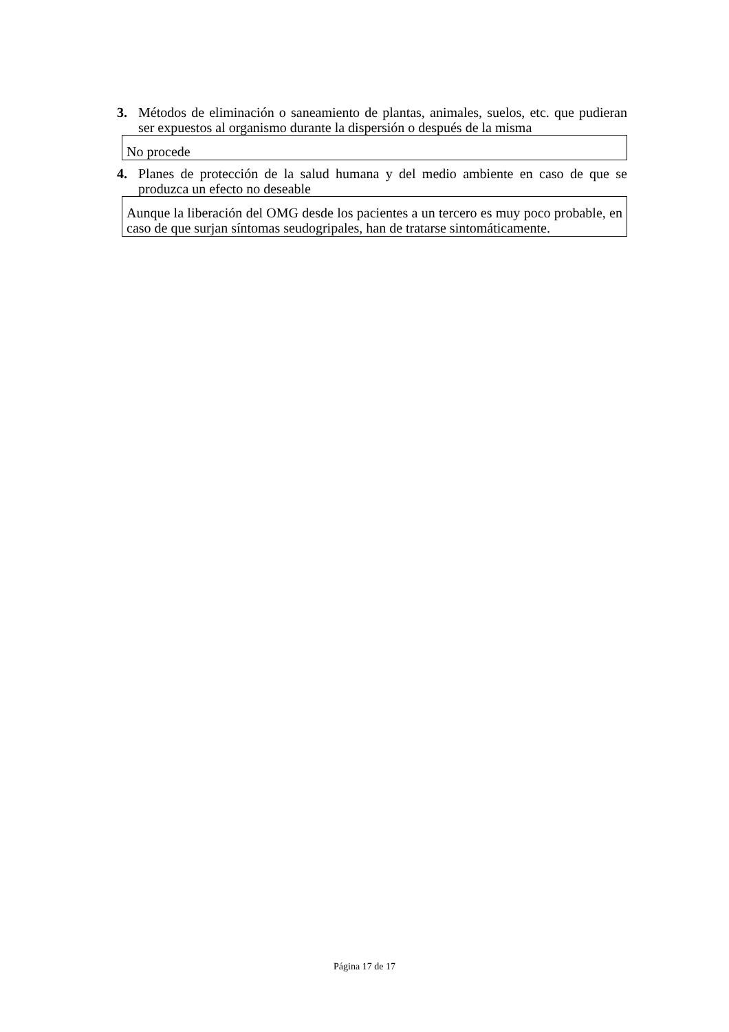3. Métodos de eliminación o saneamiento de plantas, animales, suelos, etc. que pudieran ser expuestos al organismo durante la dispersión o después de la misma
No procede
4. Planes de protección de la salud humana y del medio ambiente en caso de que se produzca un efecto no deseable
Aunque la liberación del OMG desde los pacientes a un tercero es muy poco probable, en caso de que surjan síntomas seudogripales, han de tratarse sintomáticamente.
Página 17 de 17